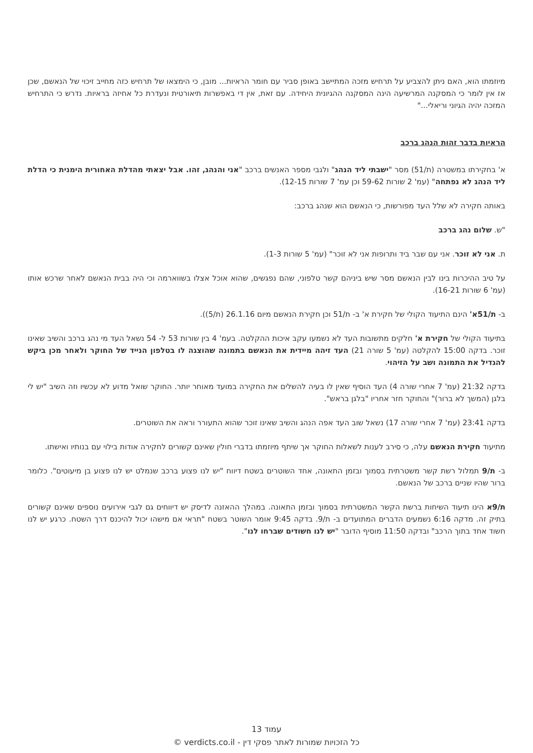מיוזמתו הוא, האם ניתן להצביע על תרחיש מזכה המתיישב באופן סביר עם חומר הראיות... מובן, כי הימצאו של תרחיש כזה מחייב זיכוי של הנאשם, שכן אז אין לומר כי המסקנה המרשיעה הינה המסקנה ההגיונית היחידה. עם זאת, אין די באפשרות תיאורטית ונעדרת כל אחיזה בראיות. נדרש כי התרחיש המזכה יהיה הגיוני וריאלי..."
הראיות בדבר זהות הנהג ברכב
א' בחקירתו במשטרה (ת/51) מסר "ישבתי ליד הנהג" ולגבי מספר האנשים ברכב "אני והנהג, זהו. אבל יצאתי מהדלת האחורית הימנית כי הדלת ליד הנהג לא נפתחה" (עמ' 2 שורות 59-62 וכן עמ' 7 שורות 12-15).
באותה חקירה לא שלל העד מפורשות, כי הנאשם הוא שנהג ברכב:
"ש. שלום נהג ברכב
ת. אני לא זוכר. אני עם שבר ביד ותרופות אני לא זוכר" (עמ' 5 שורות 1-3).
על טיב ההיכרות בינו לבין הנאשם מסר שיש ביניהם קשר טלפוני, שהם נפגשים, שהוא אוכל אצלו בשווארמה וכי היה בבית הנאשם לאחר שרכש אותו (עמ' 6 שורות 16-21).
ב- ת/51א' הינם התיעוד הקולי של חקירת א' ב- ת/51 וכן חקירת הנאשם מיום 26.1.16 (ת/5)).
בתיעוד הקולי של חקירת א' חלקים מתשובות העד לא נשמעו עקב איכות ההקלטה. בעמ' 4 בין שורות 53 ל- 54 נשאל העד מי נהג ברכב והשיב שאינו זוכר. בדקה 15:00 להקלטה (עמ' 5 שורה 21) העד זיהה מיידית את הנאשם בתמונה שהוצגה לו בטלפון הנייד של החוקר ולאחר מכן ביקש להגדיל את התמונה ושב על הזיהוי.
בדקה 21:32 (עמ' 7 אחרי שורה 4) העד הוסיף שאין לו בעיה להשלים את החקירה במועד מאוחר יותר. החוקר שואל מדוע לא עכשיו וזה השיב "יש לי בלגן (המשך לא ברור)" והחוקר חזר אחריו "בלגן בראש".
בדקה 23:41 (עמ' 7 אחרי שורה 17) נשאל שוב העד אפה הנהג והשיב שאינו זוכר שהוא התעורר וראה את השוטרים.
מתיעוד חקירת הנאשם עלה, כי סירב לענות לשאלות החוקר אך שיתף מיוזמתו בדברי חולין שאינם קשורים לחקירה אודות בילוי עם בנותיו ואישתו.
ב- ת/9 תמלול רשת קשר משטרתית בסמוך ובזמן התאונה, אחד השוטרים בשטח דיווח "יש לנו פצוע ברכב שנמלט יש לנו פצוע בן מיעוטים". כלומר ברור שהיו שניים ברכב של הנאשם.
ת/9א הינו תיעוד השיחות ברשת הקשר המשטרתית בסמוך ובזמן התאונה. במהלך ההאזנה לדיסק יש דיווחים גם לגבי אירועים נוספים שאינם קשורים בתיק זה. מדקה 6:16 נשמעים הדברים המתועדים ב- ת/9. בדקה 9:45 אומר השוטר בשטח "תראי אם מישהו יכול להיכנס דרך השטח. כרגע יש לנו חשוד אחד בתוך הרכב" ובדקה 11:50 מוסיף הדובר "יש לנו חשודים שברחו לנו".
עמוד 13
כל הזכויות שמורות לאתר פסקי דין - verdicts.co.il ©